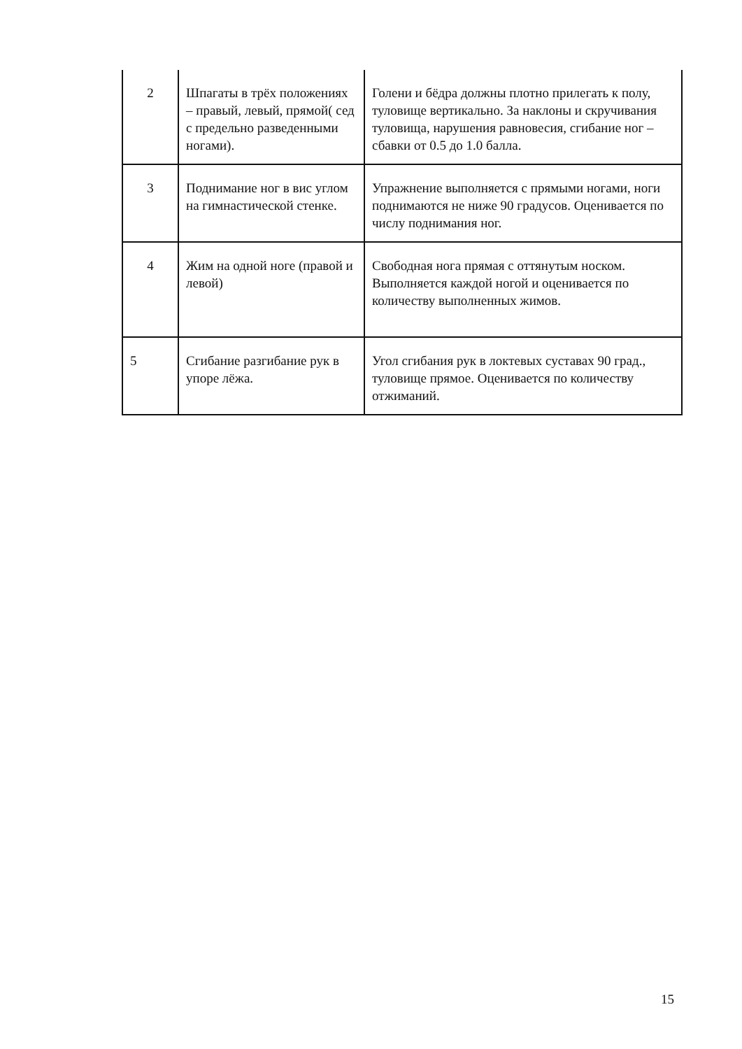| 2 | Шпагаты в трёх положениях – правый, левый, прямой( сед с предельно разведенными ногами). | Голени и бёдра должны плотно прилегать к полу, туловище вертикально. За наклоны и скручивания туловища, нарушения равновесия, сгибание ног – сбавки от 0.5 до 1.0 балла. |
| 3 | Поднимание ног в вис углом на гимнастической стенке. | Упражнение выполняется с прямыми ногами, ноги поднимаются не ниже 90 градусов. Оценивается по числу поднимания ног. |
| 4 | Жим на одной ноге (правой и левой) | Свободная нога прямая с оттянутым носком. Выполняется каждой ногой и оценивается по количеству выполненных жимов. |
| 5 | Сгибание разгибание рук в упоре лёжа. | Угол сгибания рук в локтевых суставах 90 град., туловище прямое. Оценивается по количеству отжиманий. |
15